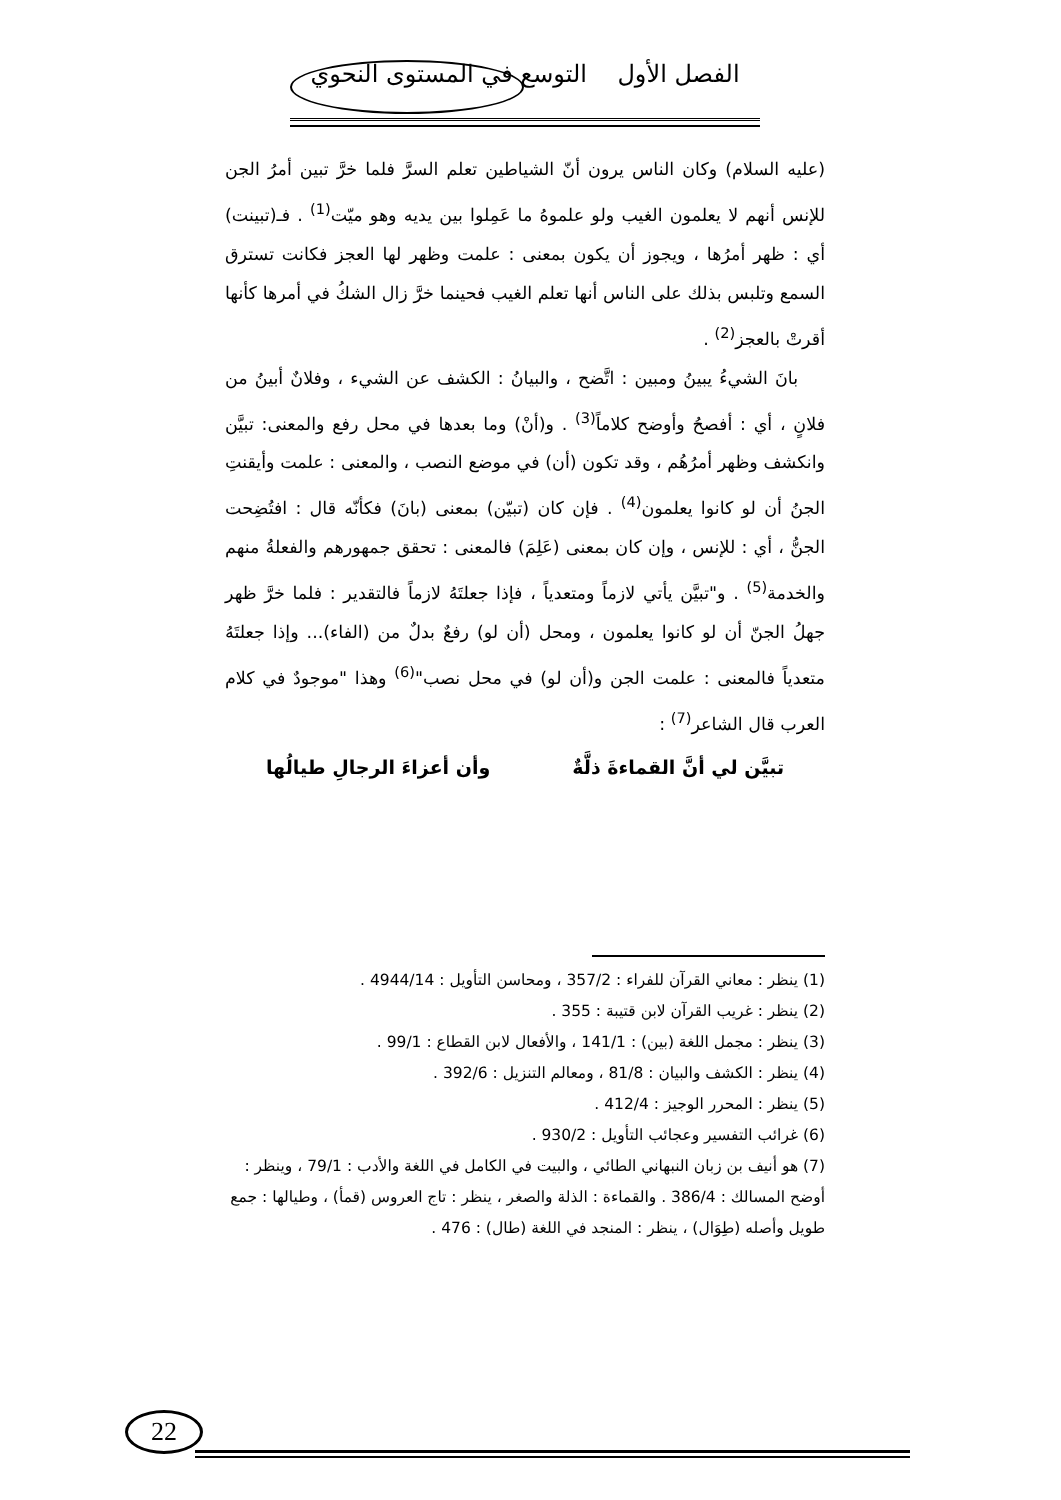الفصل الأول التوسع في المستوى النحوي
(عليه السلام) وكان الناس يرون أنّ الشياطين تعلم السرَّ فلما خرَّ تبين أمرُ الجن للإنس أنهم لا يعلمون الغيب ولو علموهُ ما عَمِلوا بين يديه وهو ميّت<sup>(1)</sup> . فـ(تبينت) أي : ظهر أمرُها ، ويجوز أن يكون بمعنى : علمت وظهر لها العجز فكانت تسترق السمع وتلبس بذلك على الناس أنها تعلم الغيب فحينما خرَّ زال الشكُ في أمرها كأنها أقرتْ بالعجز<sup>(2)</sup> .
بانَ الشيءُ يبينُ ومبين : اتَّضح ، والبيانُ : الكشف عن الشيء ، وفلانٌ أبينُ من فلانٍ ، أي : أفصحُ وأوضح كلاماً<sup>(3)</sup> . و(أنْ) وما بعدها في محل رفع والمعنى: تبيَّن وانكشف وظهر أمرُهُم ، وقد تكون (أن) في موضع النصب ، والمعنى : علمت وأيقنتِ الجنُ أن لو كانوا يعلمون<sup>(4)</sup> . فإن كان (تبيّن) بمعنى (بانَ) فكأنّه قال : افتُضِحت الجنُّ ، أي : للإنس ، وإن كان بمعنى (عَلِمَ) فالمعنى : تحقق جمهورهم والفعلةُ منهم والخدمة<sup>(5)</sup> . و"تبيَّن يأتي لازماً ومتعدياً ، فإذا جعلتَهُ لازماً فالتقدير : فلما خرَّ ظهر جهلُ الجنّ أن لو كانوا يعلمون ، ومحل (أن لو) رفعٌ بدلٌ من (الفاء)... وإذا جعلتَهُ متعدياً فالمعنى : علمت الجن و(أن لو) في محل نصب"<sup>(6)</sup> وهذا "موجودٌ في كلام العرب قال الشاعر<sup>(7)</sup> :
تبيَّن لي أنَّ القماءةَ ذلَّةٌ وأن أعزاءَ الرجالِ طيالُها
(1) ينظر : معاني القرآن للفراء : 357/2 ، ومحاسن التأويل : 4944/14 .
(2) ينظر : غريب القرآن لابن قتيبة : 355 .
(3) ينظر : مجمل اللغة (بين) : 141/1 ، والأفعال لابن القطاع : 99/1 .
(4) ينظر : الكشف والبيان : 81/8 ، ومعالم التنزيل : 392/6 .
(5) ينظر : المحرر الوجيز : 412/4 .
(6) غرائب التفسير وعجائب التأويل : 930/2 .
(7) هو أنيف بن زبان النبهاني الطائي ، والبيت في الكامل في اللغة والأدب : 79/1 ، وينظر : أوضح المسالك : 386/4 . والقماءة : الذلة والصغر ، ينظر : تاج العروس (قمأ) ، وطيالها : جمع طويل وأصله (طِوَال) ، ينظر : المنجد في اللغة (طال) : 476 .
22